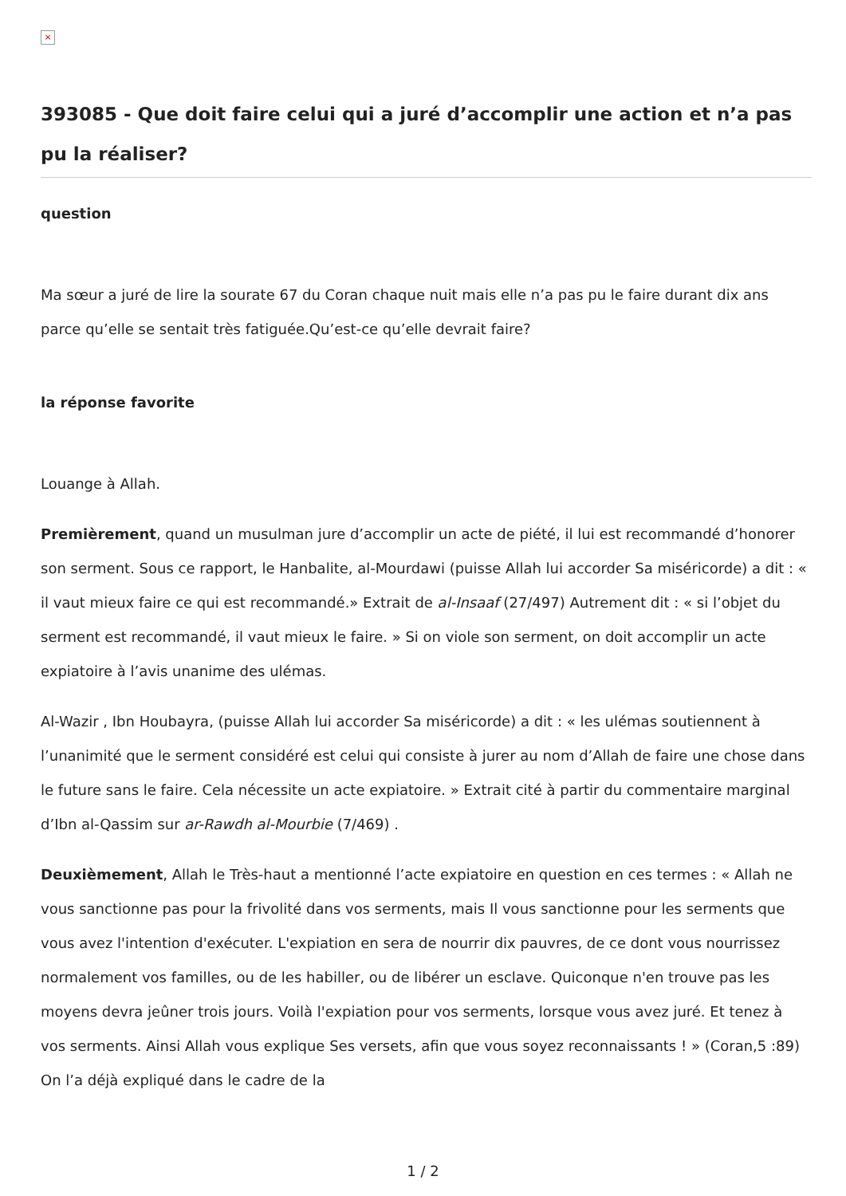×
393085 - Que doit faire celui qui a juré d’accomplir une action et n’a pas pu la réaliser?
question
Ma sœur a juré de lire la sourate 67 du Coran chaque nuit mais elle n’a pas pu le faire durant dix ans parce qu’elle se sentait très fatiguée.Qu’est-ce qu’elle devrait faire?
la réponse favorite
Louange à Allah.
Premièrement, quand un musulman jure d’accomplir un acte de piété, il lui est recommandé d’honorer son serment. Sous ce rapport, le Hanbalite, al-Mourdawi (puisse Allah lui accorder Sa miséricorde) a dit : « il vaut mieux faire ce qui est recommandé.» Extrait de al-Insaaf (27/497) Autrement dit : « si l’objet du serment est recommandé, il vaut mieux le faire. » Si on viole son serment, on doit accomplir un acte expiatoire à l’avis unanime des ulémas.
Al-Wazir , Ibn Houbayra, (puisse Allah lui accorder Sa miséricorde) a dit : « les ulémas soutiennent à l’unanimité que le serment considéré est celui qui consiste à jurer au nom d’Allah de faire une chose dans le future sans le faire. Cela nécessite un acte expiatoire. » Extrait cité à partir du commentaire marginal d’Ibn al-Qassim sur ar-Rawdh al-Mourbie (7/469) .
Deuxièmement, Allah le Très-haut a mentionné l’acte expiatoire en question en ces termes : « Allah ne vous sanctionne pas pour la frivolité dans vos serments, mais Il vous sanctionne pour les serments que vous avez l'intention d'exécuter. L'expiation en sera de nourrir dix pauvres, de ce dont vous nourrissez normalement vos familles, ou de les habiller, ou de libérer un esclave. Quiconque n'en trouve pas les moyens devra jeûner trois jours. Voilà l'expiation pour vos serments, lorsque vous avez juré. Et tenez à vos serments. Ainsi Allah vous explique Ses versets, afin que vous soyez reconnaissants ! » (Coran,5 :89) On l’a déjà expliqué dans le cadre de la
1 / 2